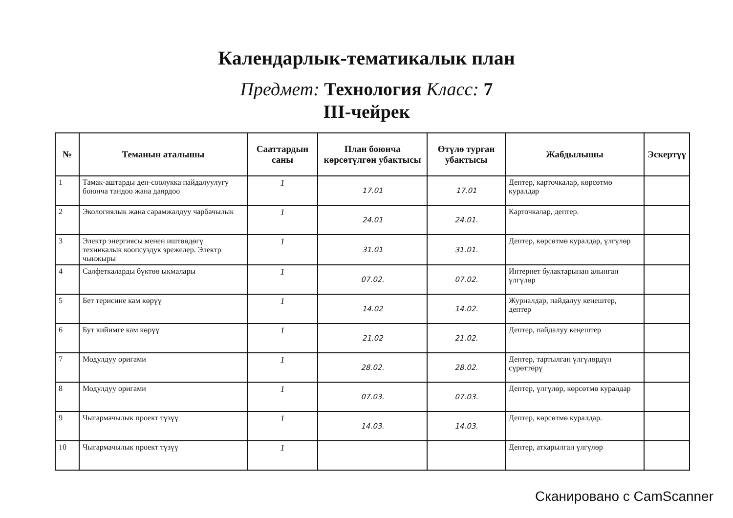Календарлык-тематикалык план
Предмет: Технология Класс: 7
III-чейрек
| № | Теманын аталышы | Сааттардын саны | План боюнча көрсөтүлгөн убактысы | Өтүлө турган убактысы | Жабдылышы | Эскертүү |
| --- | --- | --- | --- | --- | --- | --- |
| 1 | Тамак-аштарды ден-соолукка пайдалуулугу боюнча тандоо жана даярдоо | 1 | 17.01 | 17.01 | Дептер, карточкалар, көрсөтмө куралдар | |
| 2 | Экологиялык жана сарамжалдуу чарбачылык | 1 | 24.01 | 24.01. | Карточкалар, дептер. | |
| 3 | Электр энергиясы менен иштөөдөгү техникалык коопсуздук эрежелер. Электр чынжыры | 1 | 31.01 | 31.01. | Дептер, көрсөтмө куралдар, үлгүлөр | |
| 4 | Салфеткаларды бүктөө ыкмалары | 1 | 07.02. | 07.02. | Интернет булактарынан алынган үлгүлөр | |
| 5 | Бет терисине кам көрүү | 1 | 14.02 | 14.02. | Журналдар, пайдалуу кеңештер, дептер | |
| 6 | Бут кийимге кам көрүү | 1 | 21.02 | 21.02. | Дептер, пайдалуу кеңештер | |
| 7 | Модулдуу оригами | 1 | 28.02. | 28.02. | Дептер, тартылган үлгүлөрдүн сүрөттөрү | |
| 8 | Модулдуу оригами | 1 | 07.03. | 07.03. | Дептер, үлгүлөр, көрсөтмө куралдар | |
| 9 | Чыгармачылык проект түзүү | 1 | 14.03. | 14.03. | Дептер, көрсөтмө куралдар. | |
| 10 | Чыгармачылык проект түзүү | 1 | | | Дептер, аткарылган үлгүлөр | |
Сканировано с CamScanner